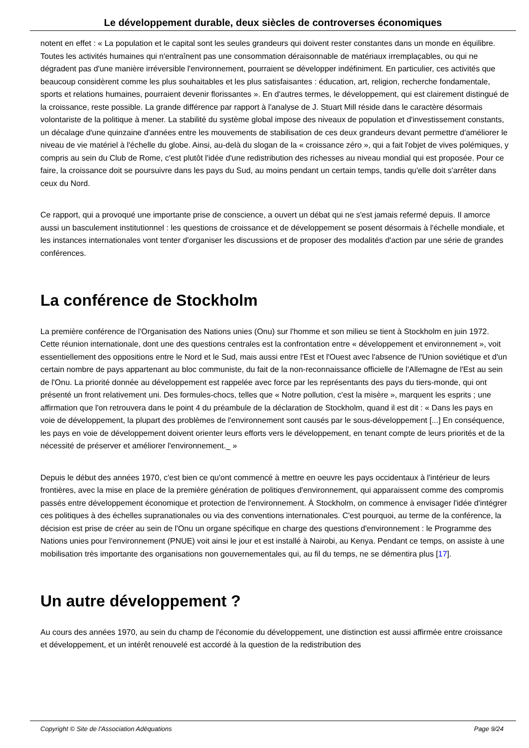Le développement durable, deux siècles de controverses économiques
notent en effet : « La population et le capital sont les seules grandeurs qui doivent rester constantes dans un monde en équilibre. Toutes les activités humaines qui n'entraînent pas une consommation déraisonnable de matériaux irremplaçables, ou qui ne dégradent pas d'une manière irréversible l'environnement, pourraient se développer indéfiniment. En particulier, ces activités que beaucoup considèrent comme les plus souhaitables et les plus satisfaisantes : éducation, art, religion, recherche fondamentale, sports et relations humaines, pourraient devenir florissantes ». En d'autres termes, le développement, qui est clairement distingué de la croissance, reste possible. La grande différence par rapport à l'analyse de J. Stuart Mill réside dans le caractère désormais volontariste de la politique à mener. La stabilité du système global impose des niveaux de population et d'investissement constants, un décalage d'une quinzaine d'années entre les mouvements de stabilisation de ces deux grandeurs devant permettre d'améliorer le niveau de vie matériel à l'échelle du globe. Ainsi, au-delà du slogan de la « croissance zéro », qui a fait l'objet de vives polémiques, y compris au sein du Club de Rome, c'est plutôt l'idée d'une redistribution des richesses au niveau mondial qui est proposée. Pour ce faire, la croissance doit se poursuivre dans les pays du Sud, au moins pendant un certain temps, tandis qu'elle doit s'arrêter dans ceux du Nord.
Ce rapport, qui a provoqué une importante prise de conscience, a ouvert un débat qui ne s'est jamais refermé depuis. Il amorce aussi un basculement institutionnel : les questions de croissance et de développement se posent désormais à l'échelle mondiale, et les instances internationales vont tenter d'organiser les discussions et de proposer des modalités d'action par une série de grandes conférences.
La conférence de Stockholm
La première conférence de l'Organisation des Nations unies (Onu) sur l'homme et son milieu se tient à Stockholm en juin 1972. Cette réunion internationale, dont une des questions centrales est la confrontation entre « développement et environnement », voit essentiellement des oppositions entre le Nord et le Sud, mais aussi entre l'Est et l'Ouest avec l'absence de l'Union soviétique et d'un certain nombre de pays appartenant au bloc communiste, du fait de la non-reconnaissance officielle de l'Allemagne de l'Est au sein de l'Onu. La priorité donnée au développement est rappelée avec force par les représentants des pays du tiers-monde, qui ont présenté un front relativement uni. Des formules-chocs, telles que « Notre pollution, c'est la misère », marquent les esprits ; une affirmation que l'on retrouvera dans le point 4 du préambule de la déclaration de Stockholm, quand il est dit : « Dans les pays en voie de développement, la plupart des problèmes de l'environnement sont causés par le sous-développement [...] En conséquence, les pays en voie de développement doivent orienter leurs efforts vers le développement, en tenant compte de leurs priorités et de la nécessité de préserver et améliorer l'environnement._ »
Depuis le début des années 1970, c'est bien ce qu'ont commencé à mettre en oeuvre les pays occidentaux à l'intérieur de leurs frontières, avec la mise en place de la première génération de politiques d'environnement, qui apparaissent comme des compromis passés entre développement économique et protection de l'environnement. À Stockholm, on commence à envisager l'idée d'intégrer ces politiques à des échelles supranationales ou via des conventions internationales. C'est pourquoi, au terme de la conférence, la décision est prise de créer au sein de l'Onu un organe spécifique en charge des questions d'environnement : le Programme des Nations unies pour l'environnement (PNUE) voit ainsi le jour et est installé à Nairobi, au Kenya. Pendant ce temps, on assiste à une mobilisation très importante des organisations non gouvernementales qui, au fil du temps, ne se démentira plus [17].
Un autre développement ?
Au cours des années 1970, au sein du champ de l'économie du développement, une distinction est aussi affirmée entre croissance et développement, et un intérêt renouvelé est accordé à la question de la redistribution des
Copyright © Site de l'Association Adéquations Page 9/24